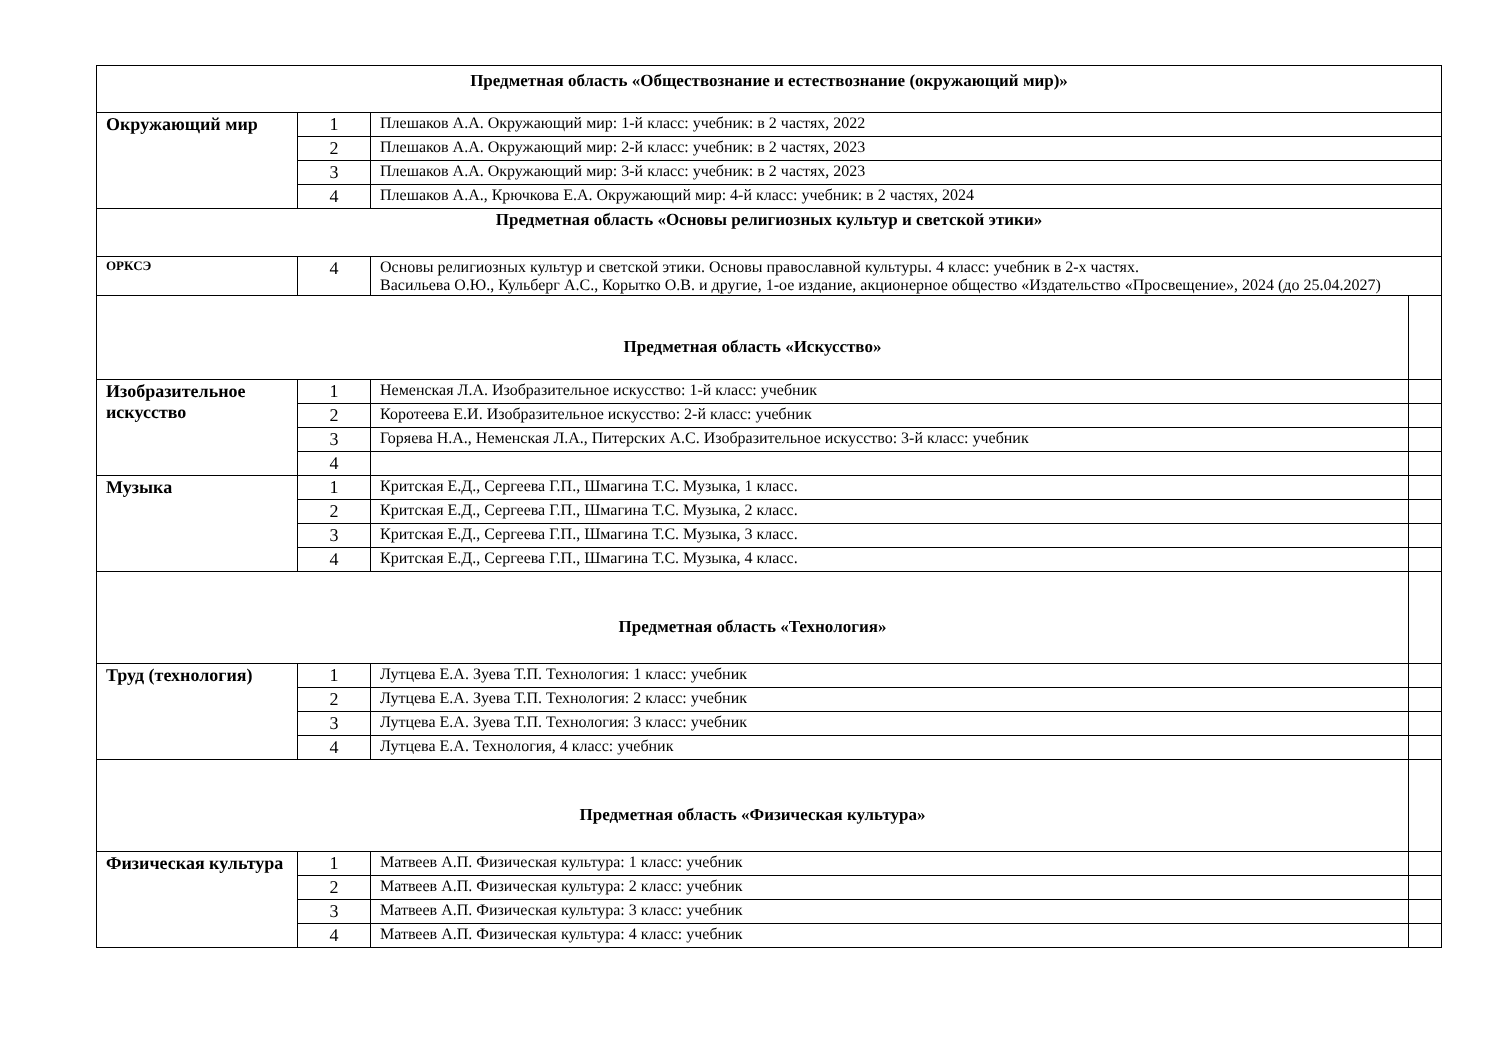| Предметная область «Обществознание и естествознание (окружающий мир)» | | | |
| --- | --- | --- | --- |
| Окружающий мир | 1 | Плешаков А.А. Окружающий мир: 1-й класс: учебник: в 2 частях, 2022 | |
| | 2 | Плешаков А.А. Окружающий мир: 2-й класс: учебник: в 2 частях, 2023 | |
| | 3 | Плешаков А.А. Окружающий мир: 3-й класс: учебник: в 2 частях, 2023 | |
| | 4 | Плешаков А.А., Крючкова Е.А. Окружающий мир: 4-й класс: учебник: в 2 частях, 2024 | |
| Предметная область «Основы религиозных культур и светской этики» | | | |
| ОРКСЭ | 4 | Основы религиозных культур и светской этики. Основы православной культуры. 4 класс: учебник в 2-х частях. Васильева О.Ю., Кульберг А.С., Корытко О.В. и другие, 1-ое издание, акционерное общество «Издательство «Просвещение», 2024 (до 25.04.2027) | |
| Предметная область «Искусство» | | | |
| Изобразительное искусство | 1 | Неменская Л.А. Изобразительное искусство: 1-й класс: учебник | |
| | 2 | Коротеева Е.И. Изобразительное искусство: 2-й класс: учебник | |
| | 3 | Горяева Н.А., Неменская Л.А., Питерских А.С. Изобразительное искусство: 3-й класс: учебник | |
| | 4 | | |
| Музыка | 1 | Критская Е.Д., Сергеева Г.П., Шмагина Т.С. Музыка, 1 класс. | |
| | 2 | Критская Е.Д., Сергеева Г.П., Шмагина Т.С. Музыка, 2 класс. | |
| | 3 | Критская Е.Д., Сергеева Г.П., Шмагина Т.С. Музыка, 3 класс. | |
| | 4 | Критская Е.Д., Сергеева Г.П., Шмагина Т.С. Музыка, 4 класс. | |
| Предметная область «Технология» | | | |
| Труд (технология) | 1 | Лутцева Е.А. Зуева Т.П. Технология: 1 класс: учебник | |
| | 2 | Лутцева Е.А. Зуева Т.П. Технология: 2 класс: учебник | |
| | 3 | Лутцева Е.А. Зуева Т.П. Технология: 3 класс: учебник | |
| | 4 | Лутцева Е.А. Технология, 4 класс: учебник | |
| Предметная область «Физическая культура» | | | |
| Физическая культура | 1 | Матвеев А.П. Физическая культура: 1 класс: учебник | |
| | 2 | Матвеев А.П. Физическая культура: 2 класс: учебник | |
| | 3 | Матвеев А.П. Физическая культура: 3 класс: учебник | |
| | 4 | Матвеев А.П. Физическая культура: 4 класс: учебник | |